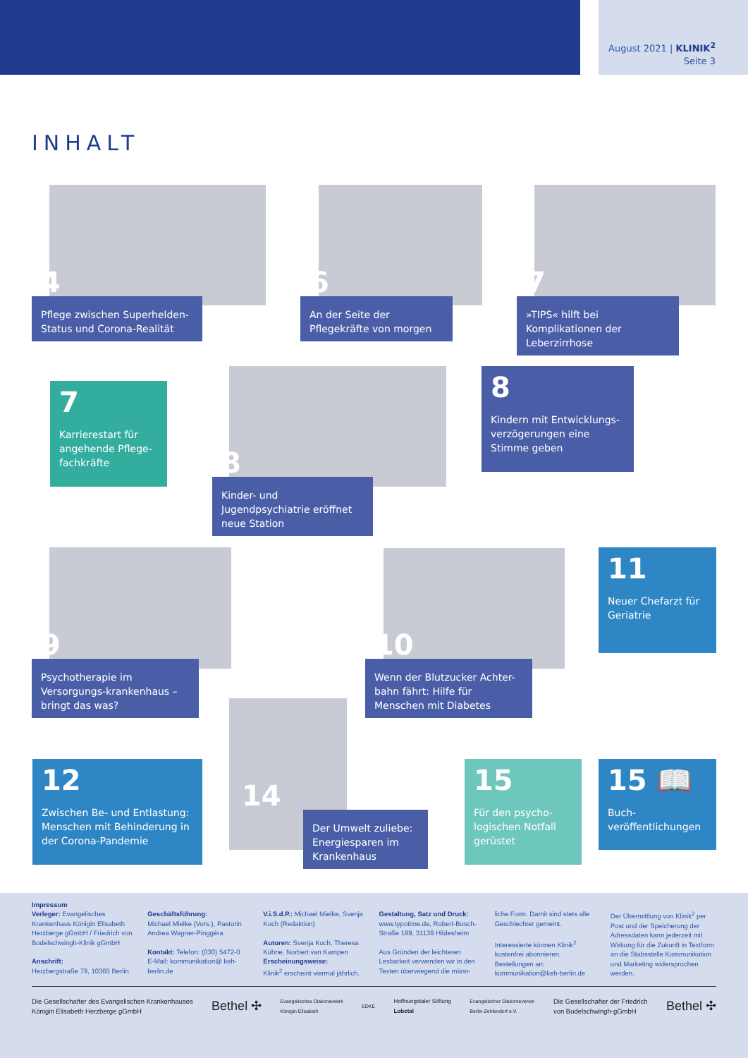August 2021 | KLINIK<sup>2</sup>
Seite 3
INHALT
4
Pflege zwischen Superhelden-Status und Corona-Realität
6
An der Seite der Pflegekräfte von morgen
7
»TIPS« hilft bei Komplikationen der Leberzirrhose
7
Karrierestart für angehende Pflege-fachkräfte
8
Kinder- und Jugendpsychiatrie eröffnet neue Station
8
Kindern mit Entwicklungs-verzögerungen eine Stimme geben
9
Psychotherapie im Versorgungs-krankenhaus – bringt das was?
10
Wenn der Blutzucker Achter-bahn fährt: Hilfe für Menschen mit Diabetes
11
Neuer Chefarzt für Geriatrie
12
Zwischen Be- und Entlastung: Menschen mit Behinderung in der Corona-Pandemie
14
Der Umwelt zuliebe: Energiesparen im Krankenhaus
15
Für den psycho-logischen Notfall gerüstet
15 📖
Buch-veröffentlichungen
Impressum
Verleger: Evangelisches Krankenhaus Königin Elisabeth Herzberge gGmbH / Friedrich von Bodelschwingh-Klinik gGmbH
Anschrift:
Herzbergstraße 79, 10365 Berlin
Geschäftsführung:
Michael Mielke (Vors.), Pastorin Andrea Wagner-Pinggéra
Kontakt: Telefon: (030) 5472-0
E-Mail: kommunikation@ keh-berlin.de
V.i.S.d.P.: Michael Mielke, Svenja Koch (Redaktion)
Autoren: Svenja Koch, Theresa Kühne, Norbert van Kampen
Erscheinungsweise:
Klinik<sup>2</sup> erscheint viermal jährlich.
Gestaltung, Satz und Druck:
www.typotime.de, Robert-Bosch-Straße 189, 31139 Hildesheim
Aus Gründen der leichteren Lesbarkeit verwenden wir in den Texten überwiegend die männ-
liche Form. Damit sind stets alle Geschlechter gemeint.
Interessierte können Klinik<sup>2</sup> kostenfrei abonnieren. Bestellungen an: kommunikation@keh-berlin.de
Der Übermittlung von Klinik<sup>2</sup> per Post und der Speicherung der Adressdaten kann jederzeit mit Wirkung für die Zukunft in Textform an die Stabsstelle Kommunikation und Marketing widersprochen werden.
Die Gesellschafter des Evangelischen Krankenhauses
Königin Elisabeth Herzberge gGmbH Bethel ✣ Evangelisches Diakoniewerk
Königin Elisabeth EDKE Hoffnungstaler Stiftung
Lobetal Evangelischer Diakonieverein
Berlin-Zehlendorf e.V. Die Gesellschafter der Friedrich
von Bodelschwingh-gGmbH Bethel ✣